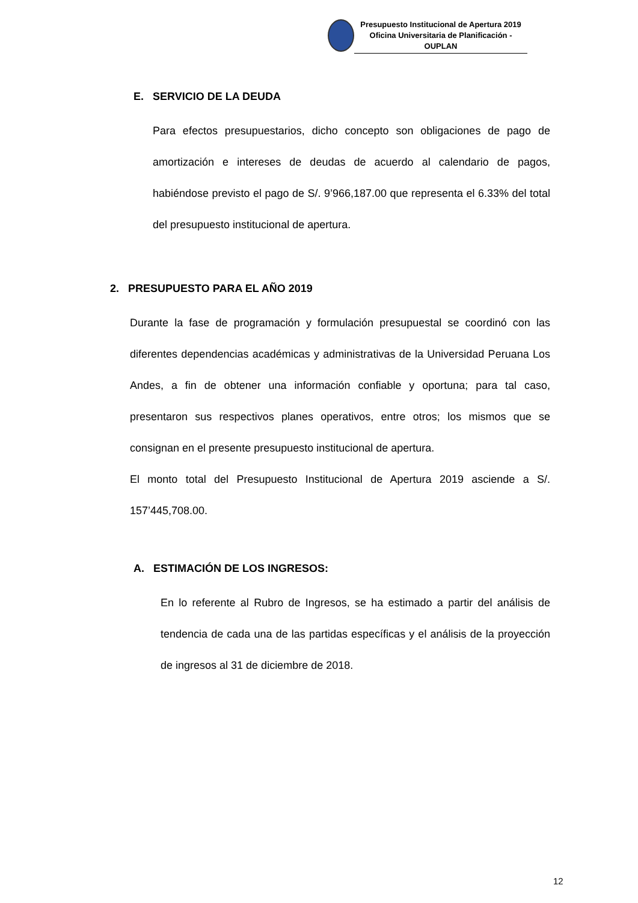Presupuesto Institucional de Apertura 2019
Oficina Universitaria de Planificación - OUPLAN
E. SERVICIO DE LA DEUDA
Para efectos presupuestarios, dicho concepto son obligaciones de pago de amortización e intereses de deudas de acuerdo al calendario de pagos, habiéndose previsto el pago de S/. 9’966,187.00 que representa el 6.33% del total del presupuesto institucional de apertura.
2. PRESUPUESTO PARA EL AÑO 2019
Durante la fase de programación y formulación presupuestal se coordinó con las diferentes dependencias académicas y administrativas de la Universidad Peruana Los Andes, a fin de obtener una información confiable y oportuna; para tal caso, presentaron sus respectivos planes operativos, entre otros; los mismos que se consignan en el presente presupuesto institucional de apertura.
El monto total del Presupuesto Institucional de Apertura 2019 asciende a S/. 157’445,708.00.
A. ESTIMACIÓN DE LOS INGRESOS:
En lo referente al Rubro de Ingresos, se ha estimado a partir del análisis de tendencia de cada una de las partidas específicas y el análisis de la proyección de ingresos al 31 de diciembre de 2018.
12